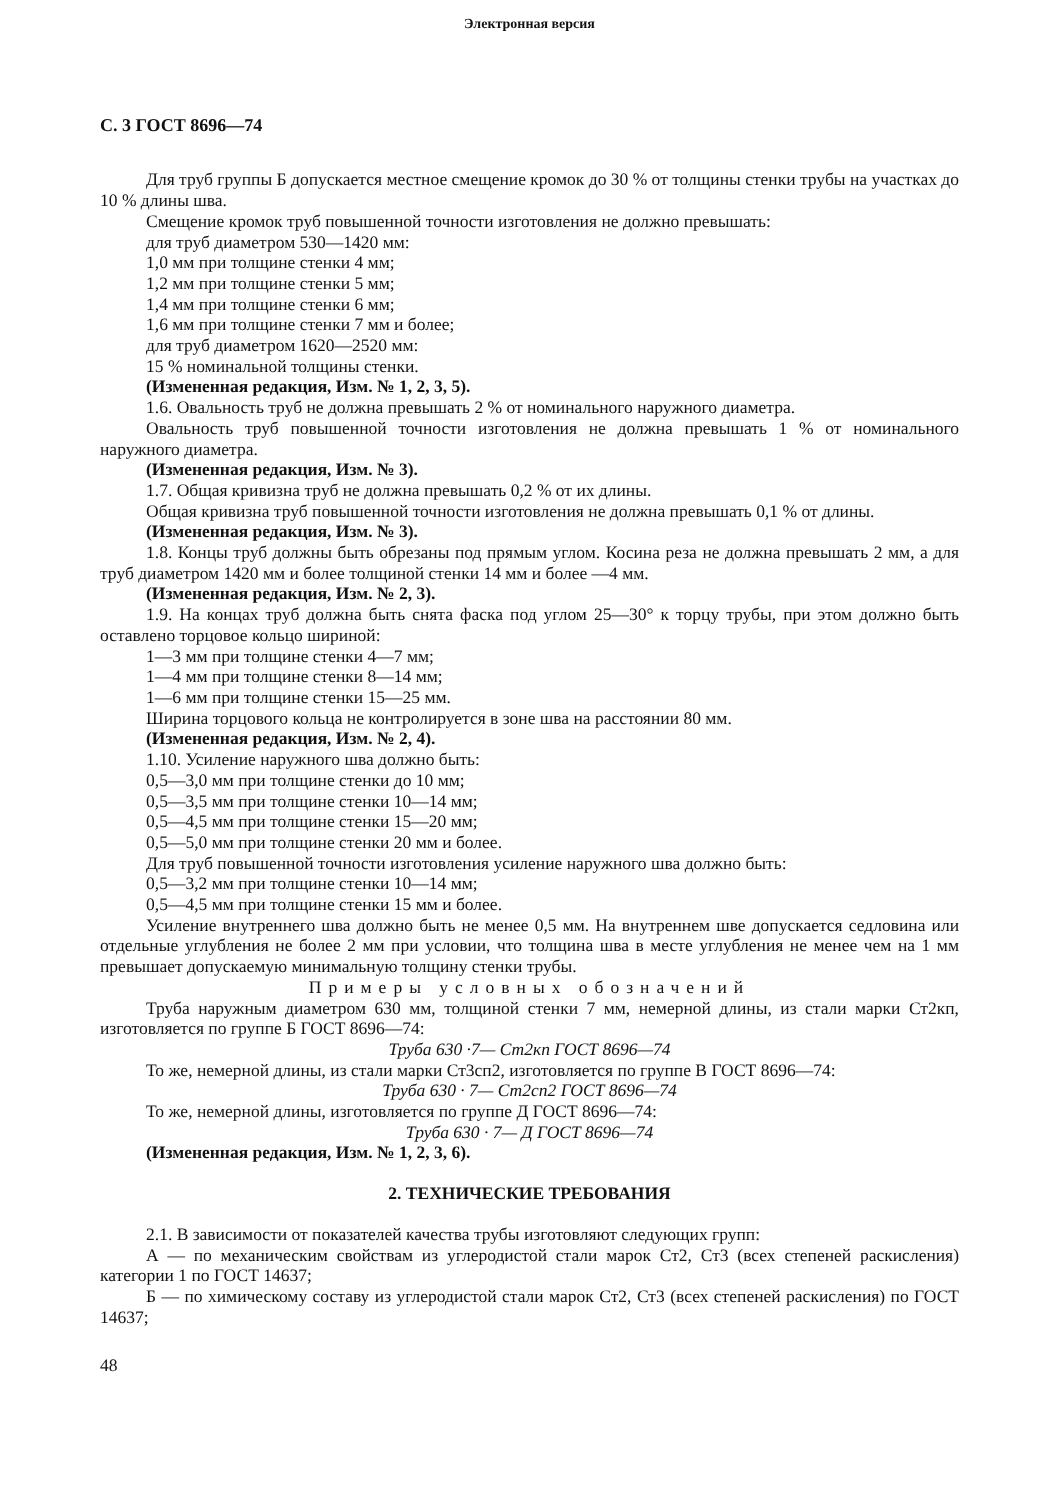Электронная версия
С. 3 ГОСТ 8696—74
Для труб группы Б допускается местное смещение кромок до 30 % от толщины стенки трубы на участках до 10 % длины шва.
Смещение кромок труб повышенной точности изготовления не должно превышать:
для труб диаметром 530—1420 мм:
1,0 мм при толщине стенки 4 мм;
1,2 мм при толщине стенки 5 мм;
1,4 мм при толщине стенки 6 мм;
1,6 мм при толщине стенки 7 мм и более;
для труб диаметром 1620—2520 мм:
15 % номинальной толщины стенки.
(Измененная редакция, Изм. № 1, 2, 3, 5).
1.6. Овальность труб не должна превышать 2 % от номинального наружного диаметра.
Овальность труб повышенной точности изготовления не должна превышать 1 % от номинального наружного диаметра.
(Измененная редакция, Изм. № 3).
1.7. Общая кривизна труб не должна превышать 0,2 % от их длины.
Общая кривизна труб повышенной точности изготовления не должна превышать 0,1 % от длины.
(Измененная редакция, Изм. № 3).
1.8. Концы труб должны быть обрезаны под прямым углом. Косина реза не должна превышать 2 мм, а для труб диаметром 1420 мм и более толщиной стенки 14 мм и более —4 мм.
(Измененная редакция, Изм. № 2, 3).
1.9. На концах труб должна быть снята фаска под углом 25—30° к торцу трубы, при этом должно быть оставлено торцовое кольцо шириной:
1—3 мм при толщине стенки 4—7 мм;
1—4 мм при толщине стенки 8—14 мм;
1—6 мм при толщине стенки 15—25 мм.
Ширина торцового кольца не контролируется в зоне шва на расстоянии 80 мм.
(Измененная редакция, Изм. № 2, 4).
1.10. Усиление наружного шва должно быть:
0,5—3,0 мм при толщине стенки до 10 мм;
0,5—3,5 мм при толщине стенки 10—14 мм;
0,5—4,5 мм при толщине стенки 15—20 мм;
0,5—5,0 мм при толщине стенки 20 мм и более.
Для труб повышенной точности изготовления усиление наружного шва должно быть:
0,5—3,2 мм при толщине стенки 10—14 мм;
0,5—4,5 мм при толщине стенки 15 мм и более.
Усиление внутреннего шва должно быть не менее 0,5 мм. На внутреннем шве допускается седловина или отдельные углубления не более 2 мм при условии, что толщина шва в месте углубления не менее чем на 1 мм превышает допускаемую минимальную толщину стенки трубы.
Примеры условных обозначений
Труба наружным диаметром 630 мм, толщиной стенки 7 мм, немерной длины, из стали марки Ст2кп, изготовляется по группе Б ГОСТ 8696—74:
Труба 630 ·7— Ст2кп ГОСТ 8696—74
То же, немерной длины, из стали марки Ст3сп2, изготовляется по группе В ГОСТ 8696—74:
Труба 630 · 7— Ст2сп2 ГОСТ 8696—74
То же, немерной длины, изготовляется по группе Д ГОСТ 8696—74:
Труба 630 · 7— Д ГОСТ 8696—74
(Измененная редакция, Изм. № 1, 2, 3, 6).
2. ТЕХНИЧЕСКИЕ ТРЕБОВАНИЯ
2.1. В зависимости от показателей качества трубы изготовляют следующих групп:
А — по механическим свойствам из углеродистой стали марок Ст2, Ст3 (всех степеней раскисления) категории 1 по ГОСТ 14637;
Б — по химическому составу из углеродистой стали марок Ст2, Ст3 (всех степеней раскисления) по ГОСТ 14637;
48